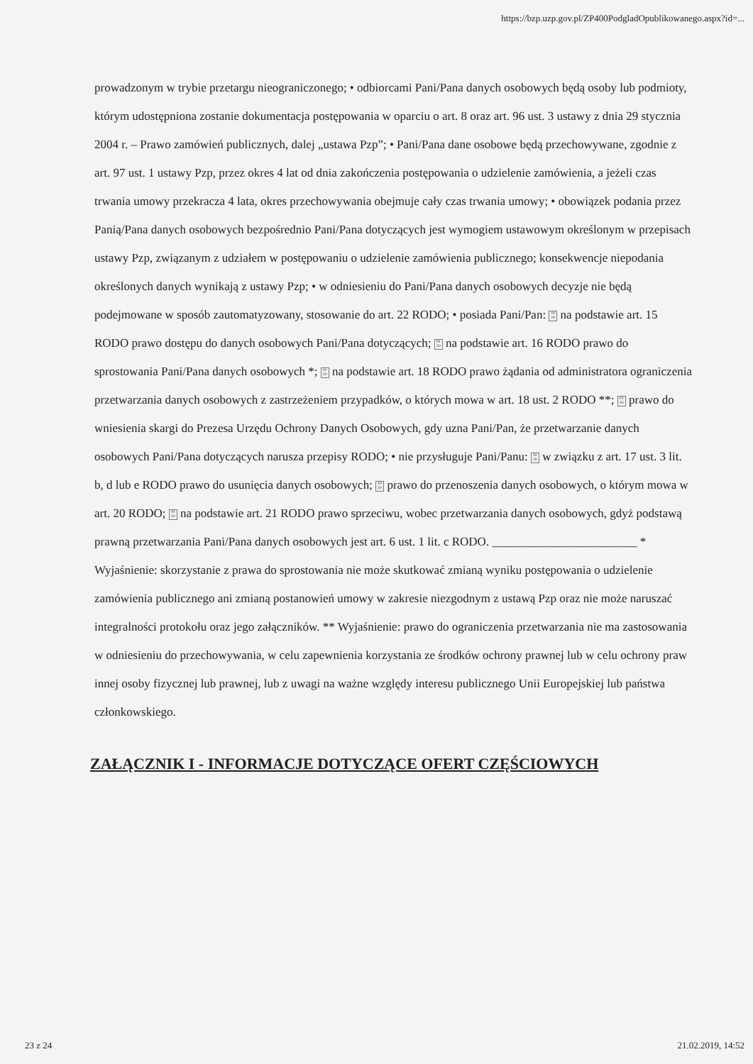https://bzp.uzp.gov.pl/ZP400PodgladOpublikowanego.aspx?id=...
prowadzonym w trybie przetargu nieograniczonego; • odbiorcami Pani/Pana danych osobowych będą osoby lub podmioty, którym udostępniona zostanie dokumentacja postępowania w oparciu o art. 8 oraz art. 96 ust. 3 ustawy z dnia 29 stycznia 2004 r. – Prawo zamówień publicznych, dalej „ustawa Pzp”; • Pani/Pana dane osobowe będą przechowywane, zgodnie z art. 97 ust. 1 ustawy Pzp, przez okres 4 lat od dnia zakończenia postępowania o udzielenie zamówienia, a jeżeli czas trwania umowy przekracza 4 lata, okres przechowywania obejmuje cały czas trwania umowy; • obowiązek podania przez Panią/Pana danych osobowych bezpośrednio Pani/Pana dotyczących jest wymogiem ustawowym określonym w przepisach ustawy Pzp, związanym z udziałem w postępowaniu o udzielenie zamówienia publicznego; konsekwencje niepodania określonych danych wynikają z ustawy Pzp; • w odniesieniu do Pani/Pana danych osobowych decyzje nie będą podejmowane w sposób zautomatyzowany, stosowanie do art. 22 RODO; • posiada Pani/Pan: F0 2D na podstawie art. 15 RODO prawo dostępu do danych osobowych Pani/Pana dotyczących; F0 2D na podstawie art. 16 RODO prawo do sprostowania Pani/Pana danych osobowych *; F0 2D na podstawie art. 18 RODO prawo żądania od administratora ograniczenia przetwarzania danych osobowych z zastrzeżeniem przypadków, o których mowa w art. 18 ust. 2 RODO **; F0 2D prawo do wniesienia skargi do Prezesa Urzędu Ochrony Danych Osobowych, gdy uzna Pani/Pan, że przetwarzanie danych osobowych Pani/Pana dotyczących narusza przepisy RODO; • nie przysługuje Pani/Panu: F0 2D w związku z art. 17 ust. 3 lit. b, d lub e RODO prawo do usunięcia danych osobowych; F0 2D prawo do przenoszenia danych osobowych, o którym mowa w art. 20 RODO; F0 2D na podstawie art. 21 RODO prawo sprzeciwu, wobec przetwarzania danych osobowych, gdyż podstawą prawną przetwarzania Pani/Pana danych osobowych jest art. 6 ust. 1 lit. c RODO. ________________________ * Wyjaśnienie: skorzystanie z prawa do sprostowania nie może skutkować zmianą wyniku postępowania o udzielenie zamówienia publicznego ani zmianą postanowień umowy w zakresie niezgodnym z ustawą Pzp oraz nie może naruszać integralności protokołu oraz jego załączników. ** Wyjaśnienie: prawo do ograniczenia przetwarzania nie ma zastosowania w odniesieniu do przechowywania, w celu zapewnienia korzystania ze środków ochrony prawnej lub w celu ochrony praw innej osoby fizycznej lub prawnej, lub z uwagi na ważne względy interesu publicznego Unii Europejskiej lub państwa członkowskiego.
ZAŁĄCZNIK I - INFORMACJE DOTYCZĄCE OFERT CZĘŚCIOWYCH
23 z 24 21.02.2019, 14:52